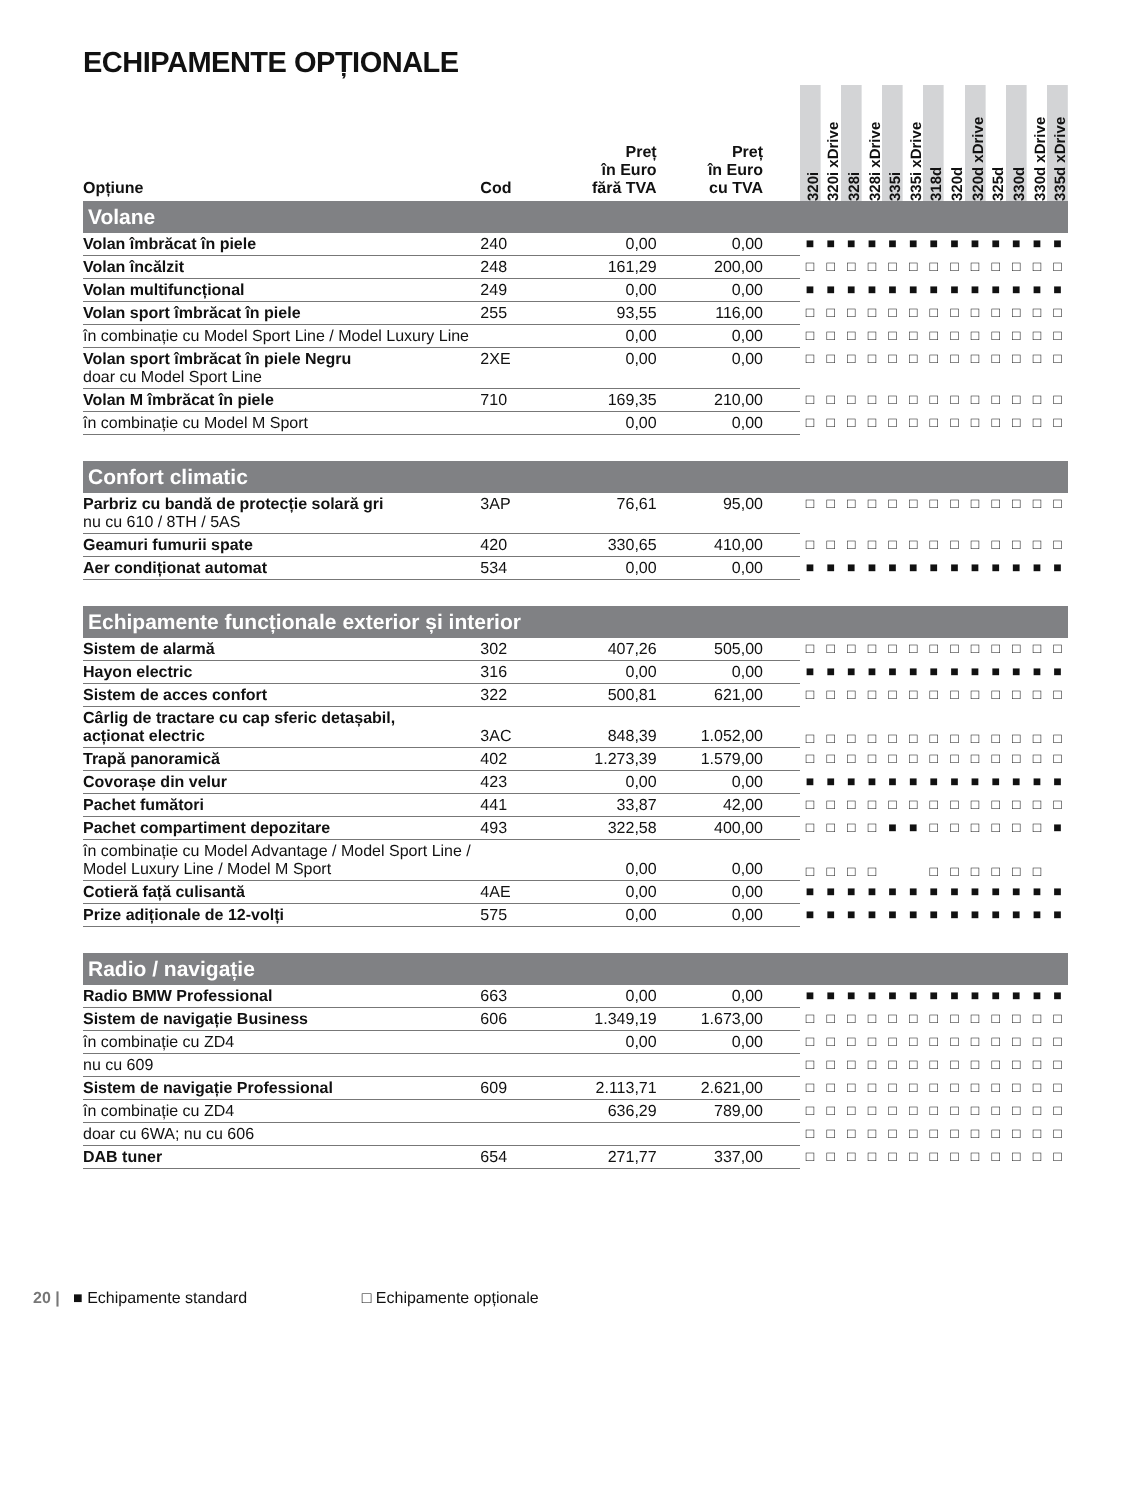ECHIPAMENTE OPȚIONALE
| Opțiune | Cod | Preț în Euro fără TVA | Preț în Euro cu TVA | | 320i | 320i xDrive | 328i | 328i xDrive | 335i | 335i xDrive | 318d | 320d | 320d xDrive | 325d | 330d | 330d xDrive | 335d xDrive |
| --- | --- | --- | --- | --- | --- | --- | --- | --- | --- | --- | --- | --- | --- | --- | --- | --- | --- |
| Volane | | | | | | | | | | | | | | | | | |
| Volan îmbrăcat în piele | 240 | 0,00 | 0,00 | | ■ | ■ | ■ | ■ | ■ | ■ | ■ | ■ | ■ | ■ | ■ | ■ | ■ |
| Volan încălzit | 248 | 161,29 | 200,00 | | □ | □ | □ | □ | □ | □ | □ | □ | □ | □ | □ | □ | □ |
| Volan multifuncțional | 249 | 0,00 | 0,00 | | ■ | ■ | ■ | ■ | ■ | ■ | ■ | ■ | ■ | ■ | ■ | ■ | ■ |
| Volan sport îmbrăcat în piele | 255 | 93,55 | 116,00 | | □ | □ | □ | □ | □ | □ | □ | □ | □ | □ | □ | □ | □ |
| în combinație cu Model Sport Line / Model Luxury Line | | 0,00 | 0,00 | | □ | □ | □ | □ | □ | □ | □ | □ | □ | □ | □ | □ | □ |
| Volan sport îmbrăcat în piele Negru doar cu Model Sport Line | 2XE | 0,00 | 0,00 | | □ | □ | □ | □ | □ | □ | □ | □ | □ | □ | □ | □ | □ |
| Volan M îmbrăcat în piele | 710 | 169,35 | 210,00 | | □ | □ | □ | □ | □ | □ | □ | □ | □ | □ | □ | □ | □ |
| în combinație cu Model M Sport | | 0,00 | 0,00 | | □ | □ | □ | □ | □ | □ | □ | □ | □ | □ | □ | □ | □ |
| Confort climatic | | | | | | | | | | | | | | | | | |
| Parbriz cu bandă de protecție solară gri nu cu 610 / 8TH / 5AS | 3AP | 76,61 | 95,00 | | □ | □ | □ | □ | □ | □ | □ | □ | □ | □ | □ | □ | □ |
| Geamuri fumurii spate | 420 | 330,65 | 410,00 | | □ | □ | □ | □ | □ | □ | □ | □ | □ | □ | □ | □ | □ |
| Aer condiționat automat | 534 | 0,00 | 0,00 | | ■ | ■ | ■ | ■ | ■ | ■ | ■ | ■ | ■ | ■ | ■ | ■ | ■ |
| Echipamente funcționale exterior și interior | | | | | | | | | | | | | | | | | |
| Sistem de alarmă | 302 | 407,26 | 505,00 | | □ | □ | □ | □ | □ | □ | □ | □ | □ | □ | □ | □ | □ |
| Hayon electric | 316 | 0,00 | 0,00 | | ■ | ■ | ■ | ■ | ■ | ■ | ■ | ■ | ■ | ■ | ■ | ■ | ■ |
| Sistem de acces confort | 322 | 500,81 | 621,00 | | □ | □ | □ | □ | □ | □ | □ | □ | □ | □ | □ | □ | □ |
| Cârlig de tractare cu cap sferic detașabil, acționat electric | 3AC | 848,39 | 1.052,00 | | □ | □ | □ | □ | □ | □ | □ | □ | □ | □ | □ | □ | □ |
| Trapă panoramică | 402 | 1.273,39 | 1.579,00 | | □ | □ | □ | □ | □ | □ | □ | □ | □ | □ | □ | □ | □ |
| Covorașe din velur | 423 | 0,00 | 0,00 | | ■ | ■ | ■ | ■ | ■ | ■ | ■ | ■ | ■ | ■ | ■ | ■ | ■ |
| Pachet fumători | 441 | 33,87 | 42,00 | | □ | □ | □ | □ | □ | □ | □ | □ | □ | □ | □ | □ | □ |
| Pachet compartiment depozitare | 493 | 322,58 | 400,00 | | □ | □ | □ | □ | ■ | ■ | □ | □ | □ | □ | □ | □ | ■ |
| în combinație cu Model Advantage / Model Sport Line / Model Luxury Line / Model M Sport | | 0,00 | 0,00 | | □ | □ | □ | □ | | | □ | □ | □ | □ | □ | □ | |
| Cotieră față culisantă | 4AE | 0,00 | 0,00 | | ■ | ■ | ■ | ■ | ■ | ■ | ■ | ■ | ■ | ■ | ■ | ■ | ■ |
| Prize adiționale de 12-volți | 575 | 0,00 | 0,00 | | ■ | ■ | ■ | ■ | ■ | ■ | ■ | ■ | ■ | ■ | ■ | ■ | ■ |
| Radio / navigație | | | | | | | | | | | | | | | | | |
| Radio BMW Professional | 663 | 0,00 | 0,00 | | ■ | ■ | ■ | ■ | ■ | ■ | ■ | ■ | ■ | ■ | ■ | ■ | ■ |
| Sistem de navigație Business | 606 | 1.349,19 | 1.673,00 | | □ | □ | □ | □ | □ | □ | □ | □ | □ | □ | □ | □ | □ |
| în combinație cu ZD4 | | 0,00 | 0,00 | | □ | □ | □ | □ | □ | □ | □ | □ | □ | □ | □ | □ | □ |
| nu cu 609 | | | | | □ | □ | □ | □ | □ | □ | □ | □ | □ | □ | □ | □ | □ |
| Sistem de navigație Professional | 609 | 2.113,71 | 2.621,00 | | □ | □ | □ | □ | □ | □ | □ | □ | □ | □ | □ | □ | □ |
| în combinație cu ZD4 | | 636,29 | 789,00 | | □ | □ | □ | □ | □ | □ | □ | □ | □ | □ | □ | □ | □ |
| doar cu 6WA; nu cu 606 | | | | | □ | □ | □ | □ | □ | □ | □ | □ | □ | □ | □ | □ | □ |
| DAB tuner | 654 | 271,77 | 337,00 | | □ | □ | □ | □ | □ | □ | □ | □ | □ | □ | □ | □ | □ |
20 | ■ Echipamente standard □ Echipamente opționale